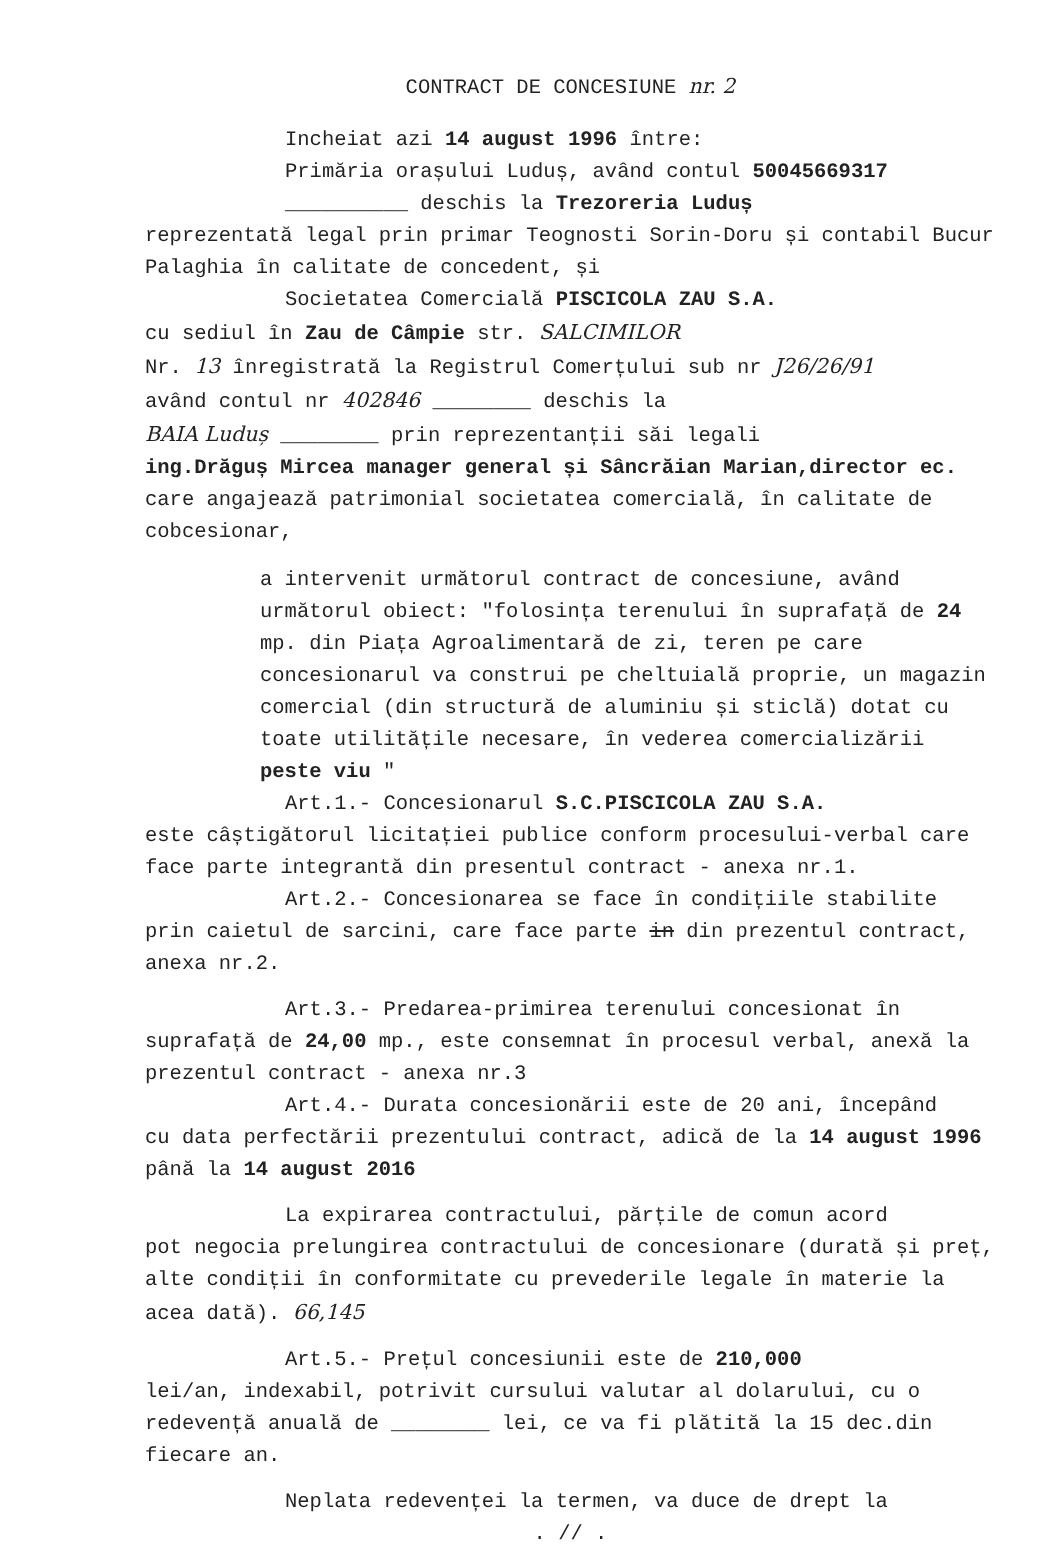CONTRACT DE CONCESIUNE nr. 2
Incheiat azi 14 august 1996 între:
Primăria orașului Luduș, având contul 50045669317
__________ deschis la Trezoreria Luduș
reprezentată legal prin primar Teognosti Sorin-Doru și contabil Bucur Palaghia în calitate de concedent, și
Societatea Comercială PISCICOLA ZAU S.A.
cu sediul în Zau de Câmpie str. SALCIMILOR
Nr. 13 înregistrată la Registrul Comerțului sub nr J26/26/91
având contul nr 402846 ________ deschis la
BAIA Luduș ________ prin reprezentanții săi legali
ing.Drăguș Mircea manager general și Sâncrăian Marian,director ec.
care angajează patrimonial societatea comercială, în calitate de cobcesionar,
a intervenit următorul contract de concesiune, având următorul obiect: "folosința terenului în suprafață de 24 mp. din Piața Agroalimentară de zi, teren pe care concesionarul va construi pe cheltuială proprie, un magazin comercial (din structură de aluminiu și sticlă) dotat cu toate utilitățile necesare, în vederea comercializării peste viu "
Art.1.- Concesionarul S.C.PISCICOLA ZAU S.A.
este câștigătorul licitației publice conform procesului-verbal care face parte integrantă din presentul contract - anexa nr.1.
Art.2.- Concesionarea se face în condițiile stabilite
prin caietul de sarcini, care face parte in din prezentul contract, anexa nr.2.
Art.3.- Predarea-primirea terenului concesionat în
suprafață de 24,00 mp., este consemnat în procesul verbal, anexă la prezentul contract - anexa nr.3
Art.4.- Durata concesionării este de 20 ani, începând
cu data perfectării prezentului contract, adică de la 14 august 1996 până la 14 august 2016
La expirarea contractului, părțile de comun acord
pot negocia prelungirea contractului de concesionare (durată și preț, alte condiții în conformitate cu prevederile legale în materie la acea dată). 66,145
Art.5.- Prețul concesiunii este de 210,000
lei/an, indexabil, potrivit cursului valutar al dolarului, cu o redevență anuală de ________ lei, ce va fi plătită la 15 dec.din fiecare an.
Neplata redevenței la termen, va duce de drept la
. // .